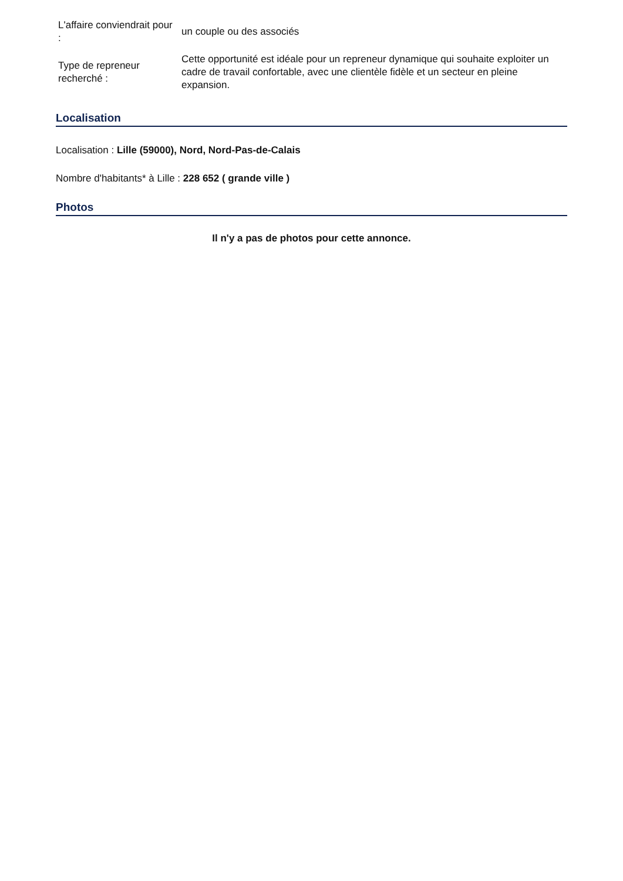| L'affaire conviendrait pour : | un couple ou des associés |
| Type de repreneur recherché : | Cette opportunité est idéale pour un repreneur dynamique qui souhaite exploiter un cadre de travail confortable, avec une clientèle fidèle et un secteur en pleine expansion. |
Localisation
Localisation : Lille (59000), Nord, Nord-Pas-de-Calais
Nombre d'habitants* à Lille : 228 652 ( grande ville )
Photos
Il n'y a pas de photos pour cette annonce.